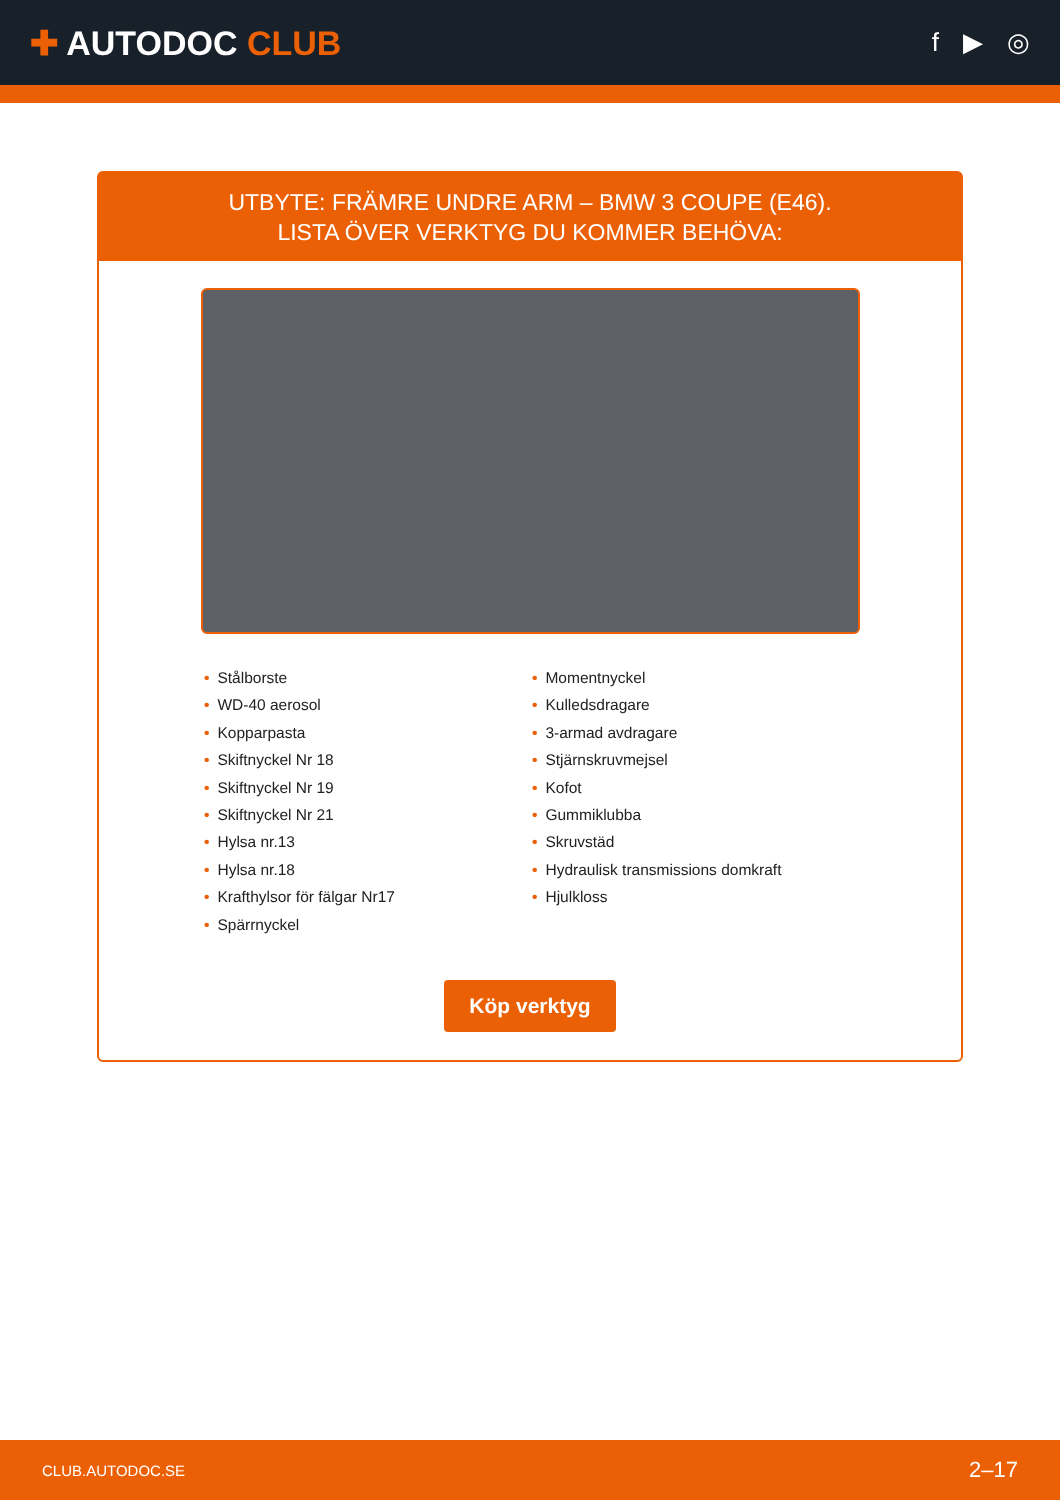✚ AUTODOC CLUB
f ▶ ◎
UTBYTE: FRÄMRE UNDRE ARM – BMW 3 COUPE (E46).
LISTA ÖVER VERKTYG DU KOMMER BEHÖVA:
• Stålborste
• WD-40 aerosol
• Kopparpasta
• Skiftnyckel Nr 18
• Skiftnyckel Nr 19
• Skiftnyckel Nr 21
• Hylsa nr.13
• Hylsa nr.18
• Krafthylsor för fälgar Nr17
• Spärrnyckel
• Momentnyckel
• Kulledsdragare
• 3-armad avdragare
• Stjärnskruvmejsel
• Kofot
• Gummiklubba
• Skruvstäd
• Hydraulisk transmissions domkraft
• Hjulkloss
Köp verktyg
CLUB.AUTODOC.SE 2–17